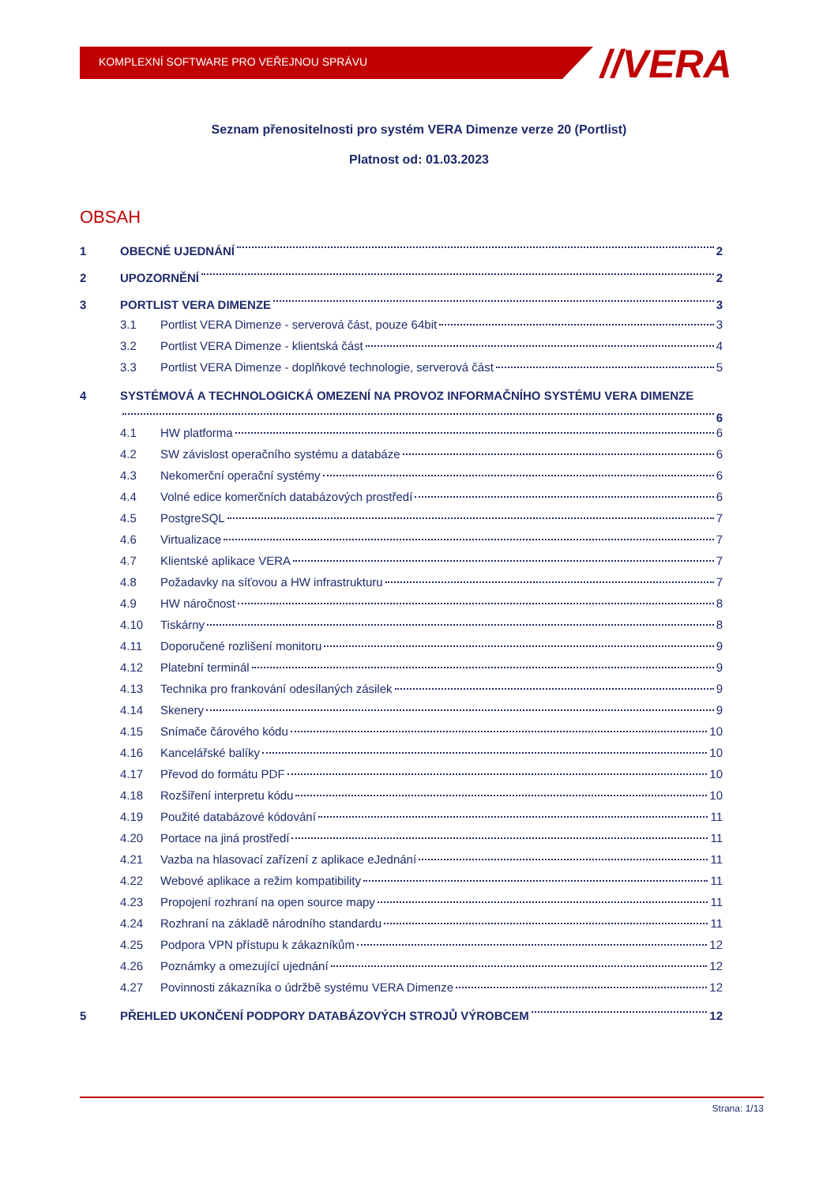KOMPLEXNÍ SOFTWARE PRO VEŘEJNOU SPRÁVU
//VERA
Seznam přenositelnosti pro systém VERA Dimenze verze 20 (Portlist)
Platnost od: 01.03.2023
OBSAH
1 OBECNÉ UJEDNÁNÍ 2
2 UPOZORNĚNÍ 2
3 PORTLIST VERA DIMENZE 3
3.1 Portlist VERA Dimenze - serverová část, pouze 64bit 3
3.2 Portlist VERA Dimenze - klientská část 4
3.3 Portlist VERA Dimenze - doplňkové technologie, serverová část 5
4 SYSTÉMOVÁ A TECHNOLOGICKÁ OMEZENÍ NA PROVOZ INFORMAČNÍHO SYSTÉMU VERA DIMENZE
6
4.1 HW platforma 6
4.2 SW závislost operačního systému a databáze 6
4.3 Nekomerční operační systémy 6
4.4 Volné edice komerčních databázových prostředí 6
4.5 PostgreSQL 7
4.6 Virtualizace 7
4.7 Klientské aplikace VERA 7
4.8 Požadavky na síťovou a HW infrastrukturu 7
4.9 HW náročnost 8
4.10 Tiskárny 8
4.11 Doporučené rozlišení monitoru 9
4.12 Platební terminál 9
4.13 Technika pro frankování odesílaných zásilek 9
4.14 Skenery 9
4.15 Snímače čárového kódu 10
4.16 Kancelářské balíky 10
4.17 Převod do formátu PDF 10
4.18 Rozšíření interpretu kódu 10
4.19 Použité databázové kódování 11
4.20 Portace na jiná prostředí 11
4.21 Vazba na hlasovací zařízení z aplikace eJednání 11
4.22 Webové aplikace a režim kompatibility 11
4.23 Propojení rozhraní na open source mapy 11
4.24 Rozhraní na základě národního standardu 11
4.25 Podpora VPN přístupu k zákazníkům 12
4.26 Poznámky a omezující ujednání 12
4.27 Povinnosti zákazníka o údržbě systému VERA Dimenze 12
5 PŘEHLED UKONČENÍ PODPORY DATABÁZOVÝCH STROJŮ VÝROBCEM 12
Strana: 1/13